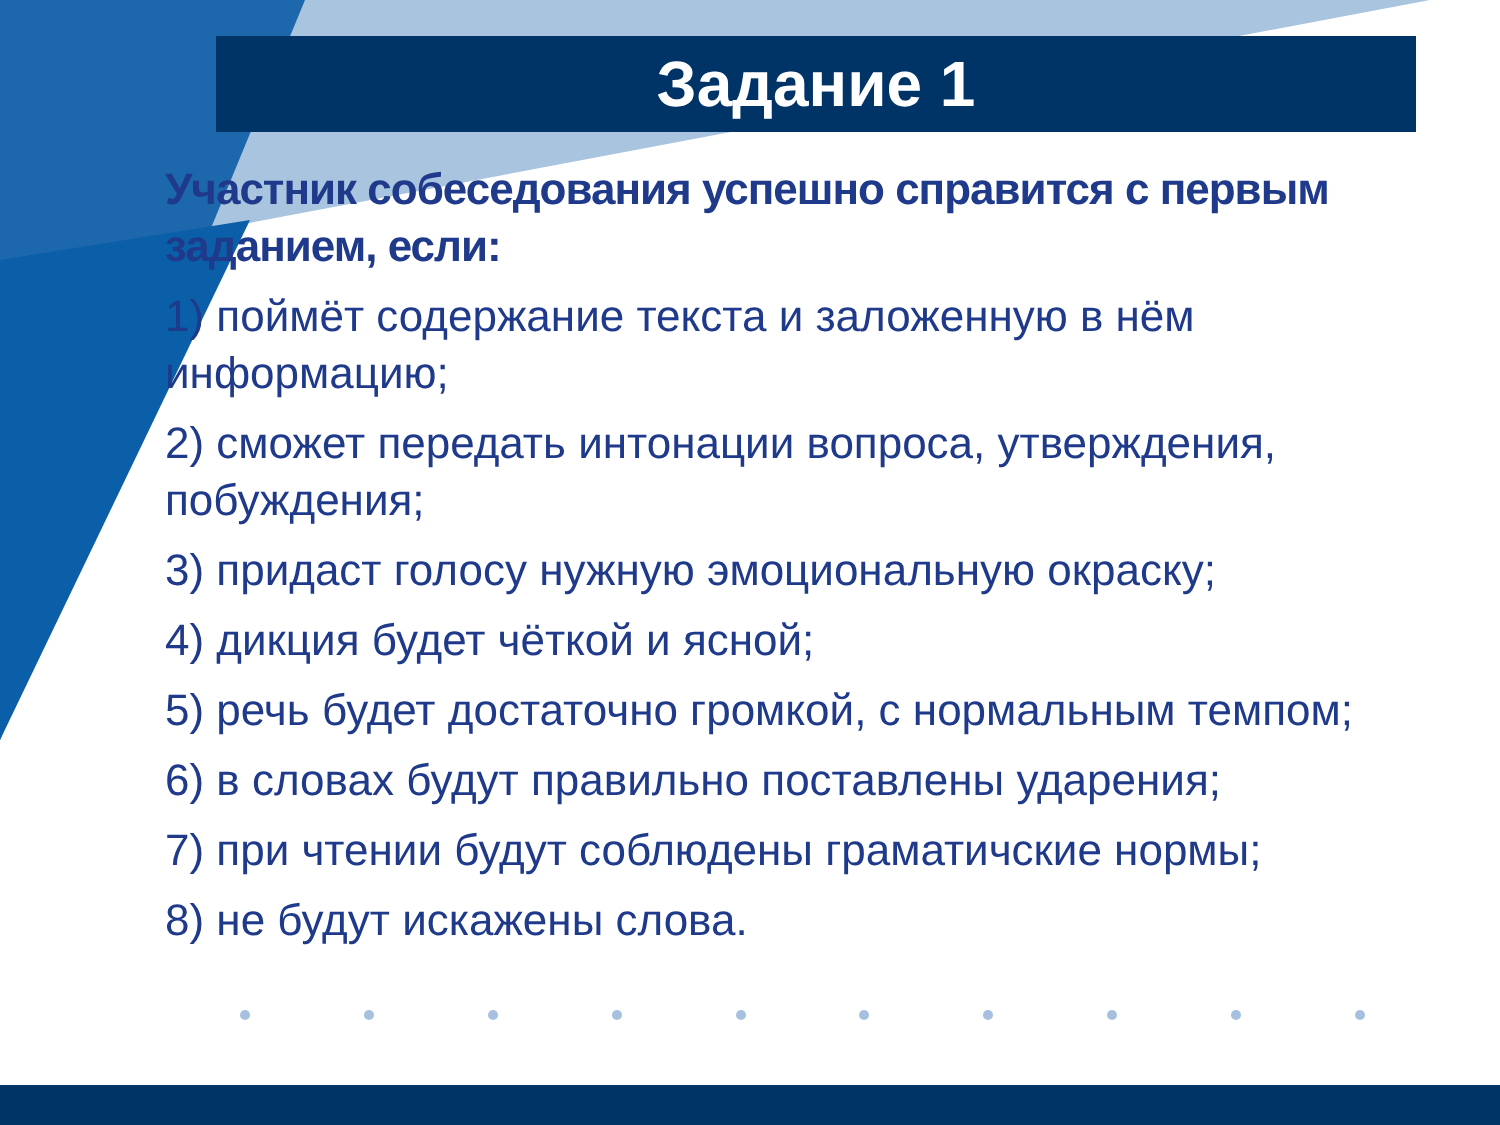Задание 1
Участник собеседования успешно справится с первым заданием, если:
1) поймёт содержание текста и заложенную в нём информацию;
2) сможет передать интонации вопроса, утверждения, побуждения;
3) придаст голосу нужную эмоциональную окраску;
4) дикция будет чёткой и ясной;
5) речь будет достаточно громкой, с нормальным темпом;
6) в словах будут правильно поставлены ударения;
7) при чтении будут соблюдены граматичские нормы;
8) не будут искажены слова.